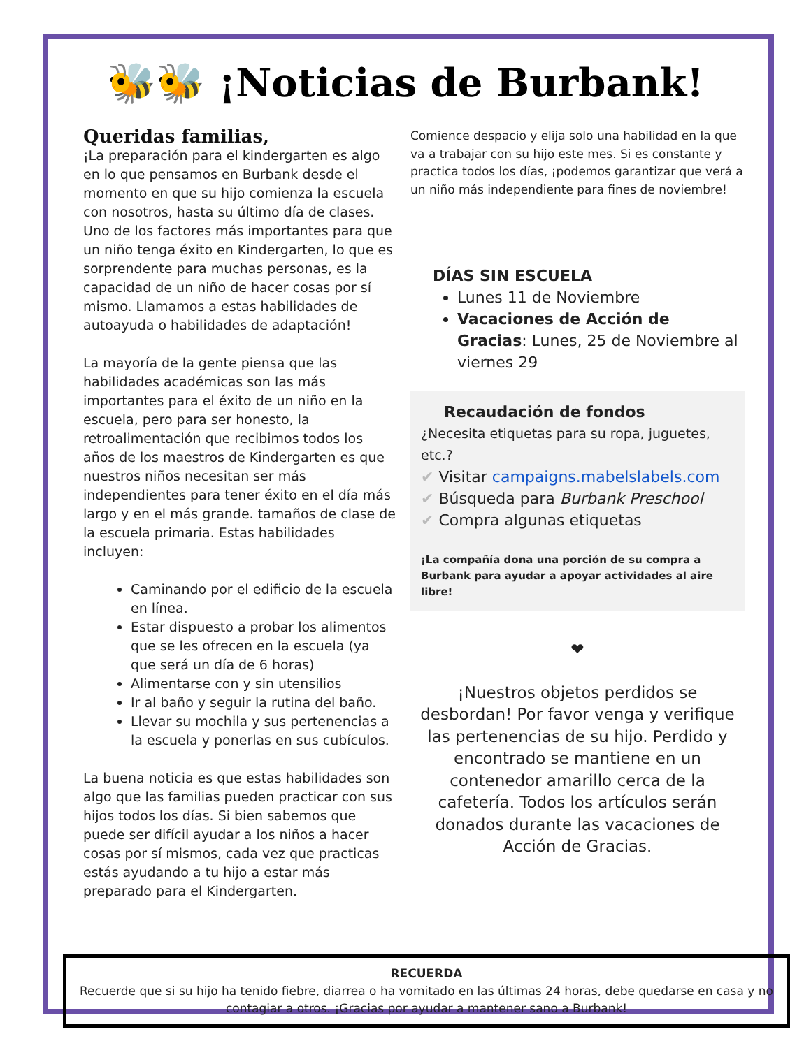🐝🐝 ¡Noticias de Burbank!
Queridas familias,
¡La preparación para el kindergarten es algo en lo que pensamos en Burbank desde el momento en que su hijo comienza la escuela con nosotros, hasta su último día de clases. Uno de los factores más importantes para que un niño tenga éxito en Kindergarten, lo que es sorprendente para muchas personas, es la capacidad de un niño de hacer cosas por sí mismo. Llamamos a estas habilidades de autoayuda o habilidades de adaptación!
La mayoría de la gente piensa que las habilidades académicas son las más importantes para el éxito de un niño en la escuela, pero para ser honesto, la retroalimentación que recibimos todos los años de los maestros de Kindergarten es que nuestros niños necesitan ser más independientes para tener éxito en el día más largo y en el más grande. tamaños de clase de la escuela primaria. Estas habilidades incluyen:
Caminando por el edificio de la escuela en línea.
Estar dispuesto a probar los alimentos que se les ofrecen en la escuela (ya que será un día de 6 horas)
Alimentarse con y sin utensilios
Ir al baño y seguir la rutina del baño.
Llevar su mochila y sus pertenencias a la escuela y ponerlas en sus cubículos.
La buena noticia es que estas habilidades son algo que las familias pueden practicar con sus hijos todos los días. Si bien sabemos que puede ser difícil ayudar a los niños a hacer cosas por sí mismos, cada vez que practicas estás ayudando a tu hijo a estar más preparado para el Kindergarten.
Comience despacio y elija solo una habilidad en la que va a trabajar con su hijo este mes. Si es constante y practica todos los días, ¡podemos garantizar que verá a un niño más independiente para fines de noviembre!
DÍAS SIN ESCUELA
Lunes 11 de Noviembre
Vacaciones de Acción de Gracias: Lunes, 25 de Noviembre al viernes 29
Recaudación de fondos
¿Necesita etiquetas para su ropa, juguetes, etc.?
✔ Visitar campaigns.mabelslabels.com
✔ Búsqueda para Burbank Preschool
✔ Compra algunas etiquetas
¡La compañía dona una porción de su compra a Burbank para ayudar a apoyar actividades al aire libre!
❤
¡Nuestros objetos perdidos se desbordan! Por favor venga y verifique las pertenencias de su hijo. Perdido y encontrado se mantiene en un contenedor amarillo cerca de la cafetería. Todos los artículos serán donados durante las vacaciones de Acción de Gracias.
RECUERDA
Recuerde que si su hijo ha tenido fiebre, diarrea o ha vomitado en las últimas 24 horas, debe quedarse en casa y no contagiar a otros. ¡Gracias por ayudar a mantener sano a Burbank!